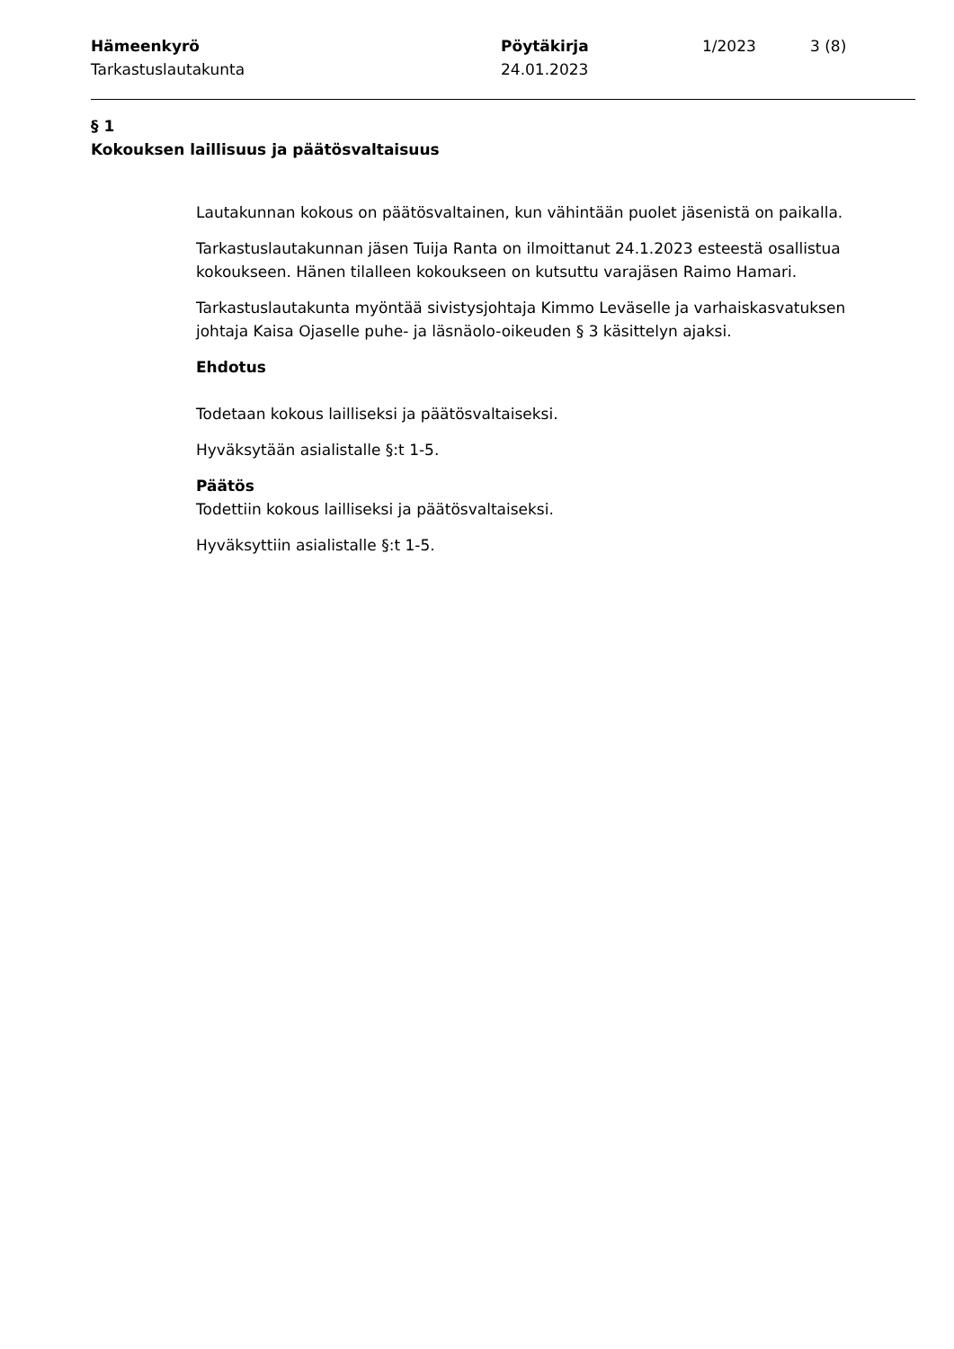Hämeenkyrö
Tarkastuslautakunta
Pöytäkirja
24.01.2023
1/2023 3 (8)
§ 1
Kokouksen laillisuus ja päätösvaltaisuus
Lautakunnan kokous on päätösvaltainen, kun vähintään puolet jäsenistä on paikalla.
Tarkastuslautakunnan jäsen Tuija Ranta on ilmoittanut 24.1.2023 esteestä osallistua kokoukseen. Hänen tilalleen kokoukseen on kutsuttu varajäsen Raimo Hamari.
Tarkastuslautakunta myöntää sivistysjohtaja Kimmo Leväselle ja varhaiskasvatuksen johtaja Kaisa Ojaselle puhe- ja läsnäolo-oikeuden § 3 käsittelyn ajaksi.
Ehdotus
Todetaan kokous lailliseksi ja päätösvaltaiseksi.
Hyväksytään asialistalle §:t 1-5.
Päätös
Todettiin kokous lailliseksi ja päätösvaltaiseksi.
Hyväksyttiin asialistalle §:t 1-5.